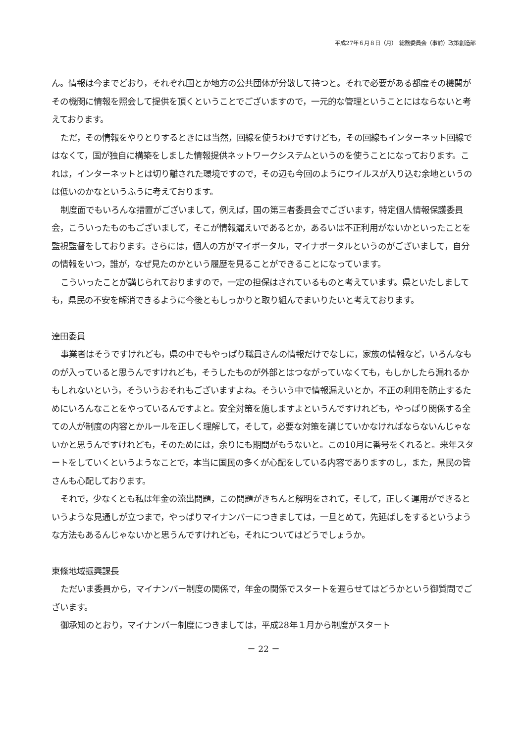平成27年６月８日（月）　総務委員会（事前）政策創造部
ん。情報は今までどおり，それぞれ国とか地方の公共団体が分散して持つと。それで必要がある都度その機関がその機関に情報を照会して提供を頂くということでございますので，一元的な管理ということにはならないと考えております。
ただ，その情報をやりとりするときには当然，回線を使うわけですけども，その回線もインターネット回線ではなくて，国が独自に構築をしました情報提供ネットワークシステムというのを使うことになっております。これは，インターネットとは切り離された環境ですので，その辺も今回のようにウイルスが入り込む余地というのは低いのかなというふうに考えております。
制度面でもいろんな措置がございまして，例えば，国の第三者委員会でございます，特定個人情報保護委員会，こういったものもございまして，そこが情報漏えいであるとか，あるいは不正利用がないかといったことを監視監督をしております。さらには，個人の方がマイポータル，マイナポータルというのがございまして，自分の情報をいつ，誰が，なぜ見たのかという履歴を見ることができることになっています。
こういったことが講じられておりますので，一定の担保はされているものと考えています。県といたしましても，県民の不安を解消できるように今後ともしっかりと取り組んでまいりたいと考えております。
達田委員
事業者はそうですけれども，県の中でもやっぱり職員さんの情報だけでなしに，家族の情報など，いろんなものが入っていると思うんですけれども，そうしたものが外部とはつながっていなくても，もしかしたら漏れるかもしれないという，そういうおそれもございますよね。そういう中で情報漏えいとか，不正の利用を防止するためにいろんなことをやっているんですよと。安全対策を施しますよというんですけれども，やっぱり関係する全ての人が制度の内容とかルールを正しく理解して，そして，必要な対策を講じていかなければならないんじゃないかと思うんですけれども，そのためには，余りにも期間がもうないと。この10月に番号をくれると。来年スタートをしていくというようなことで，本当に国民の多くが心配をしている内容でありますのし，また，県民の皆さんも心配しております。
それで，少なくとも私は年金の流出問題，この問題がきちんと解明をされて，そして，正しく運用ができるというような見通しが立つまで，やっぱりマイナンバーにつきましては，一旦とめて，先延ばしをするというような方法もあるんじゃないかと思うんですけれども，それについてはどうでしょうか。
東條地域振興課長
ただいま委員から，マイナンバー制度の関係で，年金の関係でスタートを遅らせてはどうかという御質問でございます。
御承知のとおり，マイナンバー制度につきましては，平成28年１月から制度がスタート
－ 22 －